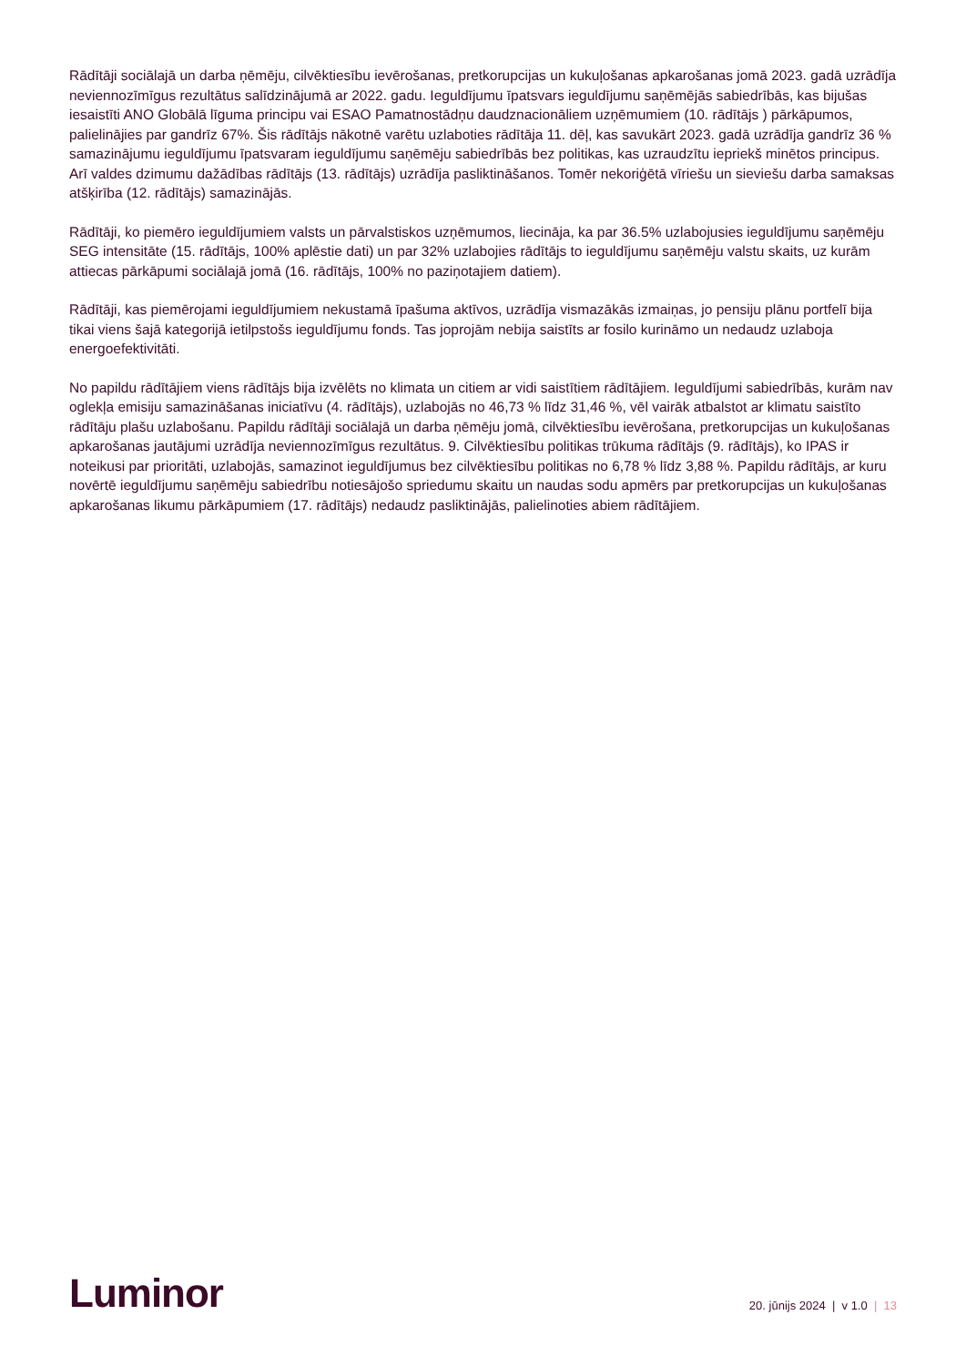Rādītāji sociālajā un darba ņēmēju, cilvēktiesību ievērošanas, pretkorupcijas un kukuļošanas apkarošanas jomā 2023. gadā uzrādīja neviennozīmīgus rezultātus salīdzinājumā ar 2022. gadu. Ieguldījumu īpatsvars ieguldījumu saņēmējās sabiedrībās, kas bijušas iesaistīti ANO Globālā līguma principu vai ESAO Pamatnostādņu daudznacionāliem uzņēmumiem (10. rādītājs ) pārkāpumos, palielinājies par gandrīz 67%. Šis rādītājs nākotnē varētu uzlaboties rādītāja 11. dēļ, kas savukārt 2023. gadā uzrādīja gandrīz 36 % samazinājumu ieguldījumu īpatsvaram ieguldījumu saņēmēju sabiedrībās bez politikas, kas uzraudzītu iepriekš minētos principus. Arī valdes dzimumu dažādības rādītājs (13. rādītājs) uzrādīja pasliktināšanos. Tomēr nekoriģētā vīriešu un sieviešu darba samaksas atšķirība (12. rādītājs) samazinājās.
Rādītāji, ko piemēro ieguldījumiem valsts un pārvalstiskos uzņēmumos, liecināja, ka par 36.5% uzlabojusies ieguldījumu saņēmēju SEG intensitāte (15. rādītājs, 100% aplēstie dati) un par 32% uzlabojies rādītājs to ieguldījumu saņēmēju valstu skaits, uz kurām attiecas pārkāpumi sociālajā jomā (16. rādītājs, 100% no paziņotajiem datiem).
Rādītāji, kas piemērojami ieguldījumiem nekustamā īpašuma aktīvos, uzrādīja vismazākās izmaiņas, jo pensiju plānu portfelī bija tikai viens šajā kategorijā ietilpstošs ieguldījumu fonds. Tas joprojām nebija saistīts ar fosilo kurināmo un nedaudz uzlaboja energoefektivitāti.
No papildu rādītājiem viens rādītājs bija izvēlēts no klimata un citiem ar vidi saistītiem rādītājiem. Ieguldījumi sabiedrībās, kurām nav oglekļa emisiju samazināšanas iniciatīvu (4. rādītājs), uzlabojās no 46,73 % līdz 31,46 %, vēl vairāk atbalstot ar klimatu saistīto rādītāju plašu uzlabošanu. Papildu rādītāji sociālajā un darba ņēmēju jomā, cilvēktiesību ievērošana, pretkorupcijas un kukuļošanas apkarošanas jautājumi uzrādīja neviennozīmīgus rezultātus. 9. Cilvēktiesību politikas trūkuma rādītājs (9. rādītājs), ko IPAS ir noteikusi par prioritāti, uzlabojās, samazinot ieguldījumus bez cilvēktiesību politikas no 6,78 % līdz 3,88 %. Papildu rādītājs, ar kuru novērtē ieguldījumu saņēmēju sabiedrību notiesājošo spriedumu skaitu un naudas sodu apmērs par pretkorupcijas un kukuļošanas apkarošanas likumu pārkāpumiem (17. rādītājs) nedaudz pasliktinājās, palielinoties abiem rādītājiem.
Luminor
20. jūnijs 2024 | v 1.0 | 13